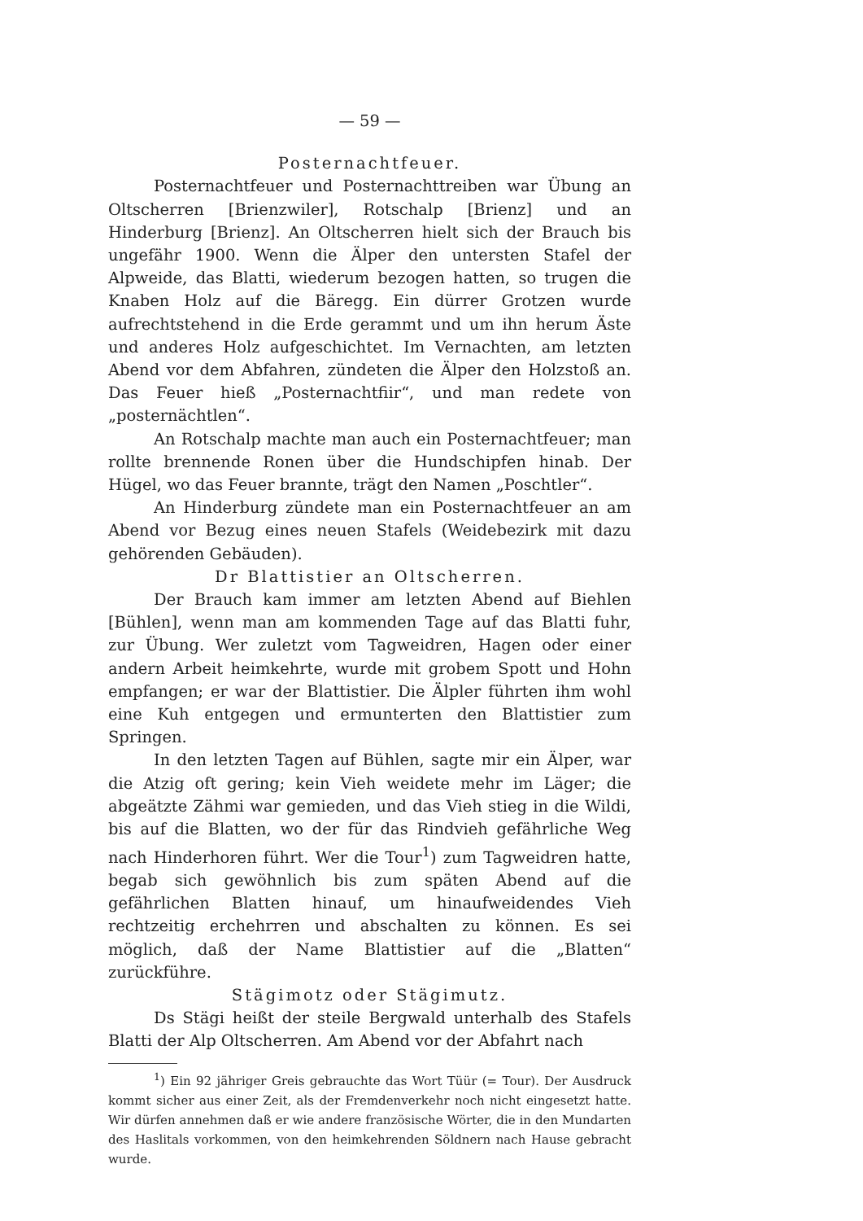— 59 —
Posternachtfeuer.
Posternachtfeuer und Posternachttreiben war Übung an Oltscherren [Brienzwiler], Rotschalp [Brienz] und an Hinderburg [Brienz]. An Oltscherren hielt sich der Brauch bis ungefähr 1900. Wenn die Älper den untersten Stafel der Alpweide, das Blatti, wiederum bezogen hatten, so trugen die Knaben Holz auf die Bäregg. Ein dürrer Grotzen wurde aufrechtstehend in die Erde gerammt und um ihn herum Äste und anderes Holz aufgeschichtet. Im Vernachten, am letzten Abend vor dem Abfahren, zündeten die Älper den Holzstoß an. Das Feuer hieß „Posternachtfiir“, und man redete von „posternächtlen“.
An Rotschalp machte man auch ein Posternachtfeuer; man rollte brennende Ronen über die Hundschipfen hinab. Der Hügel, wo das Feuer brannte, trägt den Namen „Poschtler“.
An Hinderburg zündete man ein Posternachtfeuer an am Abend vor Bezug eines neuen Stafels (Weidebezirk mit dazu gehörenden Gebäuden).
Dr Blattistier an Oltscherren.
Der Brauch kam immer am letzten Abend auf Biehlen [Bühlen], wenn man am kommenden Tage auf das Blatti fuhr, zur Übung. Wer zuletzt vom Tagweidren, Hagen oder einer andern Arbeit heimkehrte, wurde mit grobem Spott und Hohn empfangen; er war der Blattistier. Die Älpler führten ihm wohl eine Kuh entgegen und ermunterten den Blattistier zum Springen.
In den letzten Tagen auf Bühlen, sagte mir ein Älper, war die Atzig oft gering; kein Vieh weidete mehr im Läger; die abgeätzte Zähmi war gemieden, und das Vieh stieg in die Wildi, bis auf die Blatten, wo der für das Rindvieh gefährliche Weg nach Hinderhoren führt. Wer die Tour<sup>1</sup>) zum Tagweidren hatte, begab sich gewöhnlich bis zum späten Abend auf die gefährlichen Blatten hinauf, um hinaufweidendes Vieh rechtzeitig erchehrren und abschalten zu können. Es sei möglich, daß der Name Blattistier auf die „Blatten“ zurückführe.
Stägimotz oder Stägimutz.
Ds Stägi heißt der steile Bergwald unterhalb des Stafels Blatti der Alp Oltscherren. Am Abend vor der Abfahrt nach
<sup>1</sup>) Ein 92 jähriger Greis gebrauchte das Wort Tüür (= Tour). Der Ausdruck kommt sicher aus einer Zeit, als der Fremdenverkehr noch nicht eingesetzt hatte. Wir dürfen annehmen daß er wie andere französische Wörter, die in den Mundarten des Haslitals vorkommen, von den heimkehrenden Söldnern nach Hause gebracht wurde.